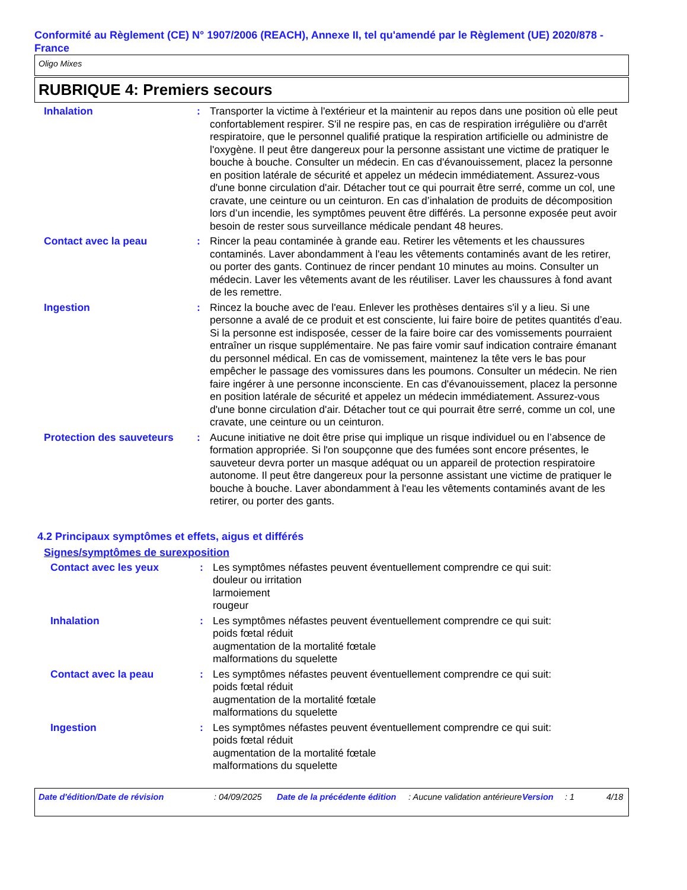Conformité au Règlement (CE) N° 1907/2006 (REACH), Annexe II, tel qu'amendé par le Règlement (UE) 2020/878 - France
Oligo Mixes
RUBRIQUE 4: Premiers secours
Inhalation : Transporter la victime à l'extérieur et la maintenir au repos dans une position où elle peut confortablement respirer. S'il ne respire pas, en cas de respiration irrégulière ou d'arrêt respiratoire, que le personnel qualifié pratique la respiration artificielle ou administre de l'oxygène. Il peut être dangereux pour la personne assistant une victime de pratiquer le bouche à bouche. Consulter un médecin. En cas d'évanouissement, placez la personne en position latérale de sécurité et appelez un médecin immédiatement. Assurez-vous d'une bonne circulation d'air. Détacher tout ce qui pourrait être serré, comme un col, une cravate, une ceinture ou un ceinturon. En cas d’inhalation de produits de décomposition lors d’un incendie, les symptômes peuvent être différés. La personne exposée peut avoir besoin de rester sous surveillance médicale pendant 48 heures.
Contact avec la peau : Rincer la peau contaminée à grande eau. Retirer les vêtements et les chaussures contaminés. Laver abondamment à l'eau les vêtements contaminés avant de les retirer, ou porter des gants. Continuez de rincer pendant 10 minutes au moins. Consulter un médecin. Laver les vêtements avant de les réutiliser. Laver les chaussures à fond avant de les remettre.
Ingestion : Rincez la bouche avec de l'eau. Enlever les prothèses dentaires s'il y a lieu. Si une personne a avalé de ce produit et est consciente, lui faire boire de petites quantités d’eau. Si la personne est indisposée, cesser de la faire boire car des vomissements pourraient entraîner un risque supplémentaire. Ne pas faire vomir sauf indication contraire émanant du personnel médical. En cas de vomissement, maintenez la tête vers le bas pour empêcher le passage des vomissures dans les poumons. Consulter un médecin. Ne rien faire ingérer à une personne inconsciente. En cas d'évanouissement, placez la personne en position latérale de sécurité et appelez un médecin immédiatement. Assurez-vous d'une bonne circulation d'air. Détacher tout ce qui pourrait être serré, comme un col, une cravate, une ceinture ou un ceinturon.
Protection des sauveteurs
: Aucune initiative ne doit être prise qui implique un risque individuel ou en l’absence de formation appropriée. Si l'on soupçonne que des fumées sont encore présentes, le sauveteur devra porter un masque adéquat ou un appareil de protection respiratoire autonome. Il peut être dangereux pour la personne assistant une victime de pratiquer le bouche à bouche. Laver abondamment à l'eau les vêtements contaminés avant de les retirer, ou porter des gants.
4.2 Principaux symptômes et effets, aigus et différés
Signes/symptômes de surexposition
Contact avec les yeux : Les symptômes néfastes peuvent éventuellement comprendre ce qui suit:
douleur ou irritation
larmoiement
rougeur
Inhalation : Les symptômes néfastes peuvent éventuellement comprendre ce qui suit:
poids fœtal réduit
augmentation de la mortalité fœtale
malformations du squelette
Contact avec la peau : Les symptômes néfastes peuvent éventuellement comprendre ce qui suit:
poids fœtal réduit
augmentation de la mortalité fœtale
malformations du squelette
Ingestion : Les symptômes néfastes peuvent éventuellement comprendre ce qui suit:
poids fœtal réduit
augmentation de la mortalité fœtale
malformations du squelette
Date d'édition/Date de révision : 04/09/2025 Date de la précédente édition
: Aucune validation antérieure
Version : 1 4/18